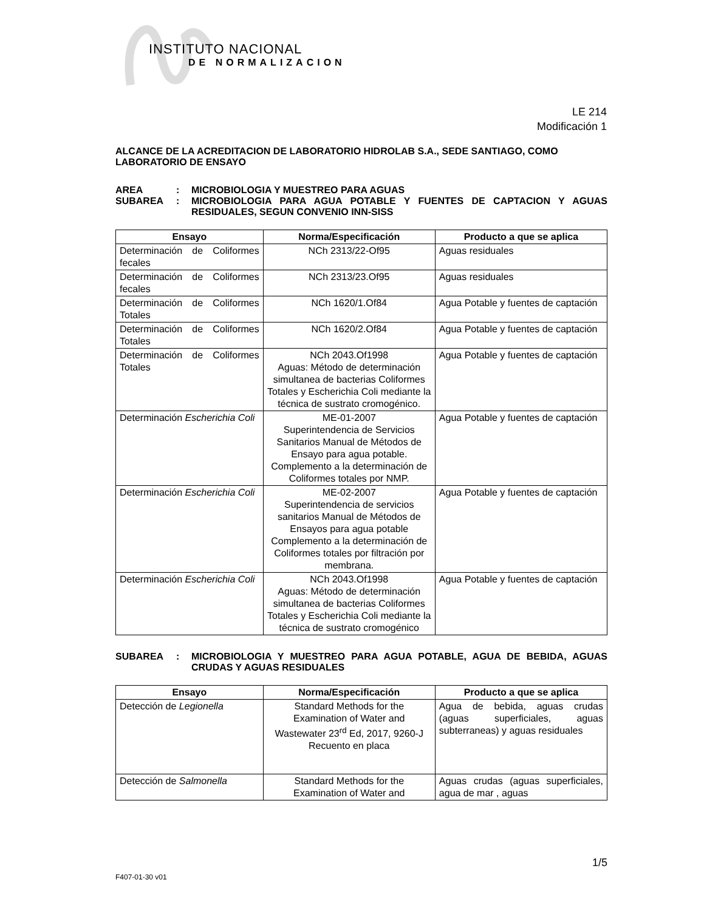INSTITUTO NACIONAL
DE NORMALIZACION
LE 214
Modificación 1
ALCANCE DE LA ACREDITACION DE LABORATORIO HIDROLAB S.A., SEDE SANTIAGO, COMO LABORATORIO DE ENSAYO
AREA: MICROBIOLOGIA Y MUESTREO PARA AGUAS
SUBAREA: MICROBIOLOGIA PARA AGUA POTABLE Y FUENTES DE CAPTACION Y AGUAS RESIDUALES, SEGUN CONVENIO INN-SISS
| Ensayo | Norma/Especificación | Producto a que se aplica |
| --- | --- | --- |
| Determinación de Coliformes fecales | NCh 2313/22-Of95 | Aguas residuales |
| Determinación de Coliformes fecales | NCh 2313/23.Of95 | Aguas residuales |
| Determinación de Coliformes Totales | NCh 1620/1.Of84 | Agua Potable y fuentes de captación |
| Determinación de Coliformes Totales | NCh 1620/2.Of84 | Agua Potable y fuentes de captación |
| Determinación de Coliformes Totales | NCh 2043.Of1998 Aguas: Método de determinación simultanea de bacterias Coliformes Totales y Escherichia Coli mediante la técnica de sustrato cromogénico. | Agua Potable y fuentes de captación |
| Determinación Escherichia Coli | ME-01-2007 Superintendencia de Servicios Sanitarios Manual de Métodos de Ensayo para agua potable. Complemento a la determinación de Coliformes totales por NMP. | Agua Potable y fuentes de captación |
| Determinación Escherichia Coli | ME-02-2007 Superintendencia de servicios sanitarios Manual de Métodos de Ensayos para agua potable Complemento a la determinación de Coliformes totales por filtración por membrana. | Agua Potable y fuentes de captación |
| Determinación Escherichia Coli | NCh 2043.Of1998 Aguas: Método de determinación simultanea de bacterias Coliformes Totales y Escherichia Coli mediante la técnica de sustrato cromogénico | Agua Potable y fuentes de captación |
SUBAREA: MICROBIOLOGIA Y MUESTREO PARA AGUA POTABLE, AGUA DE BEBIDA, AGUAS CRUDAS Y AGUAS RESIDUALES
| Ensayo | Norma/Especificación | Producto a que se aplica |
| --- | --- | --- |
| Detección de Legionella | Standard Methods for the Examination of Water and Wastewater 23<sup>rd</sup> Ed, 2017, 9260-J Recuento en placa | Agua de bebida, aguas crudas (aguas superficiales, aguas subterraneas) y aguas residuales |
| Detección de Salmonella | Standard Methods for the Examination of Water and | Aguas crudas (aguas superficiales, agua de mar , aguas |
1/5
F407-01-30 v01